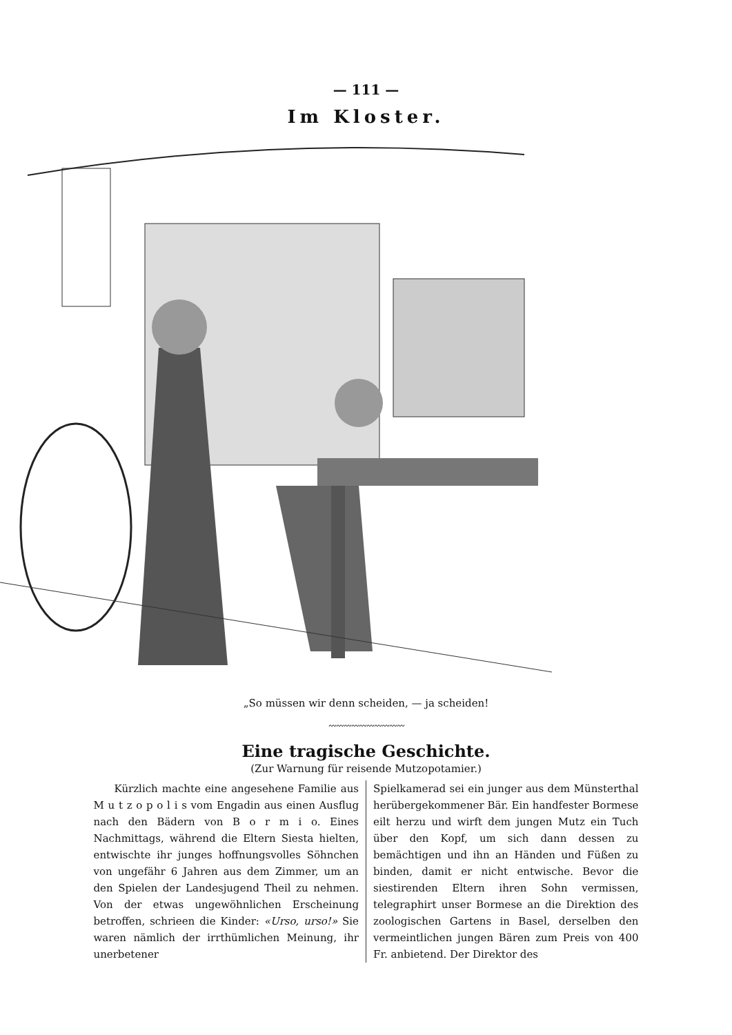— 111 —
Im Kloster.
„So müssen wir denn scheiden, — ja scheiden!
〰〰〰〰〰〰〰〰〰〰
Eine tragische Geschichte.
(Zur Warnung für reisende Mutzopotamier.)
Kürzlich machte eine angesehene Familie aus M u t z o p o l i s vom Engadin aus einen Ausflug nach den Bädern von B o r m i o. Eines Nachmittags, während die Eltern Siesta hielten, entwischte ihr junges hoffnungsvolles Söhnchen von ungefähr 6 Jahren aus dem Zimmer, um an den Spielen der Landesjugend Theil zu nehmen. Von der etwas ungewöhnlichen Erscheinung betroffen, schrieen die Kinder: «Urso, urso!» Sie waren nämlich der irrthümlichen Meinung, ihr unerbetener
Spielkamerad sei ein junger aus dem Münsterthal herübergekommener Bär. Ein handfester Bormese eilt herzu und wirft dem jungen Mutz ein Tuch über den Kopf, um sich dann dessen zu bemächtigen und ihn an Händen und Füßen zu binden, damit er nicht entwische. Bevor die siestirenden Eltern ihren Sohn vermissen, telegraphirt unser Bormese an die Direktion des zoologischen Gartens in Basel, derselben den vermeintlichen jungen Bären zum Preis von 400 Fr. anbietend. Der Direktor des